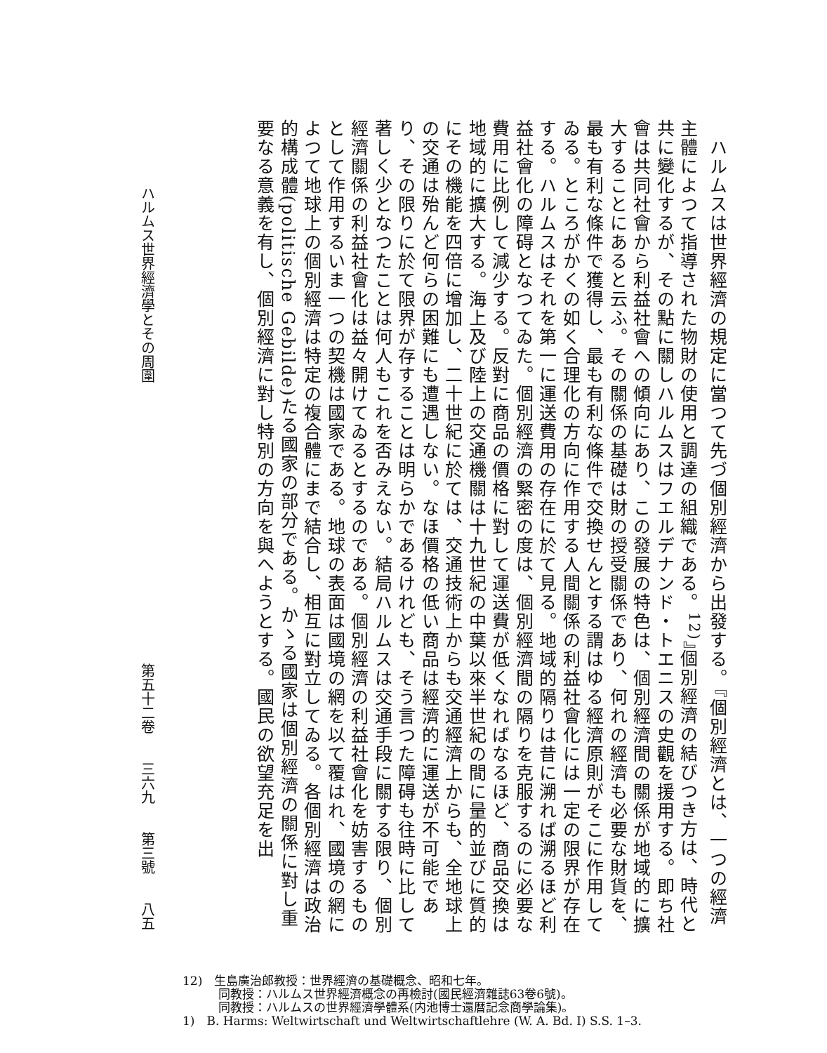ハルムスは世界經濟の規定に當つて先づ個別經濟から出發する。『個別經濟とは、一つの經濟主體によつて指導された物財の使用と調達の組織である。<sup>12)</sup>』個別經濟の結びつき方は、時代と共に變化するが、その點に關しハルムスはフエルデナンド・トエニスの史觀を援用する。即ち社會は共同社會から利益社會への傾向にあり、この發展の特色は、個別經濟間の關係が地域的に擴大することにあると云ふ。その關係の基礎は財の授受關係であり、何れの經濟も必要な財貨を、最も有利な條件で獲得し、最も有利な條件で交換せんとする謂はゆる經濟原則がそこに作用してゐる。ところがかくの如く合理化の方向に作用する人間關係の利益社會化には一定の限界が存在する。ハルムスはそれを第一に運送費用の存在に於て見る。地域的隔りは昔に溯れば溯るほど利益社會化の障碍となつてゐた。個別經濟の緊密の度は、個別經濟間の隔りを克服するのに必要な費用に比例して減少する。反對に商品の價格に對して運送費が低くなればなるほど、商品交換は地域的に擴大する。海上及び陸上の交通機關は十九世紀の中葉以來半世紀の間に量的並びに質的にその機能を四倍に增加し、二十世紀に於ては、交通技術上からも交通經濟上からも、全地球上の交通は殆んど何らの困難にも遭遇しない。なほ價格の低い商品は經濟的に運送が不可能であり、その限りに於て限界が存することは明らかであるけれども、そう言つた障碍も往時に比して著しく少となつたことは何人もこれを否みえない。結局ハルムスは交通手段に關する限り、個別經濟關係の利益社會化は益々開けてゐるとするのである。個別經濟の利益社會化を妨害するものとして作用するいま一つの契機は國家である。地球の表面は國境の網を以て覆はれ、國境の網によつて地球上の個別經濟は特定の複合體にまで結合し、相互に對立してゐる。各個別經濟は政治的構成體(politische Gebilde)たる國家の部分である。かゝる國家は個別經濟の關係に對し重要なる意義を有し、個別經濟に對し特別の方向を與へようとする。國民の欲望充足を出
ハルムス世界經濟學とその周圍 第五十二卷　　三六九　　第三號　　八五
12)　生島廣治郎教授：世界經濟の基礎概念、昭和七年。
　　　同教授：ハルムス世界經濟概念の再檢討(國民經濟雜誌63卷6號)。
　　　同教授：ハルムスの世界經濟學體系(内池博士還暦記念商學論集)。
1)　B. Harms: Weltwirtschaft und Weltwirtschaftlehre (W. A. Bd. I) S.S. 1–3.